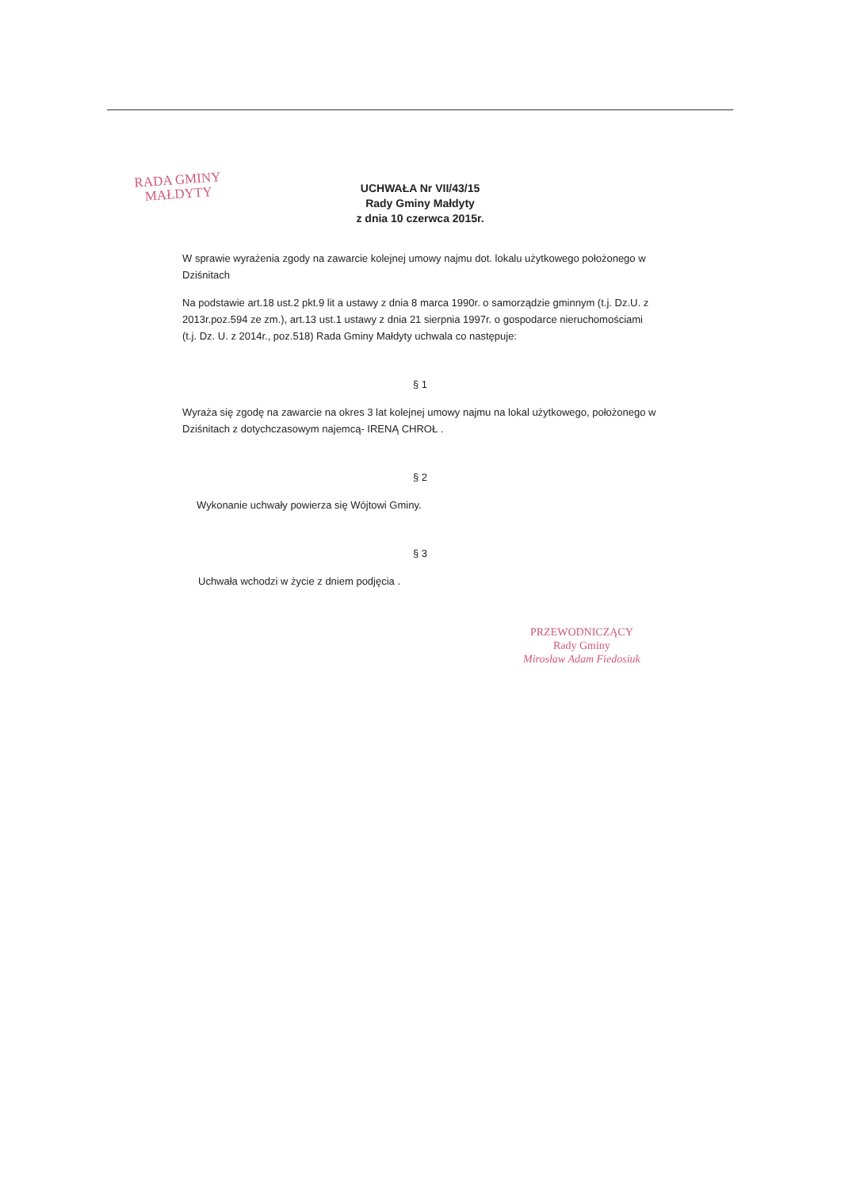RADA GMINY
MAŁDYTY
UCHWAŁA Nr VII/43/15
Rady Gminy Małdyty
z dnia 10 czerwca 2015r.
W sprawie wyrażenia zgody na zawarcie kolejnej umowy najmu dot. lokalu użytkowego położonego w Dziśnitach
Na podstawie art.18 ust.2 pkt.9 lit a ustawy z dnia 8 marca 1990r. o samorządzie gminnym (t.j. Dz.U. z 2013r.poz.594 ze zm.), art.13 ust.1 ustawy z dnia 21 sierpnia 1997r. o gospodarce nieruchomościami (t.j. Dz. U. z 2014r., poz.518) Rada Gminy Małdyty uchwala co następuje:
§ 1
Wyraża się zgodę na zawarcie na okres 3 lat kolejnej umowy najmu na lokal użytkowego, położonego w Dziśnitach z dotychczasowym najemcą- IRENĄ CHROŁ .
§ 2
Wykonanie uchwały powierza się Wójtowi Gminy.
§ 3
Uchwała wchodzi w życie z dniem podjęcia .
PRZEWODNICZĄCY
Rady Gminy
Mirosław Adam Fiedosiuk